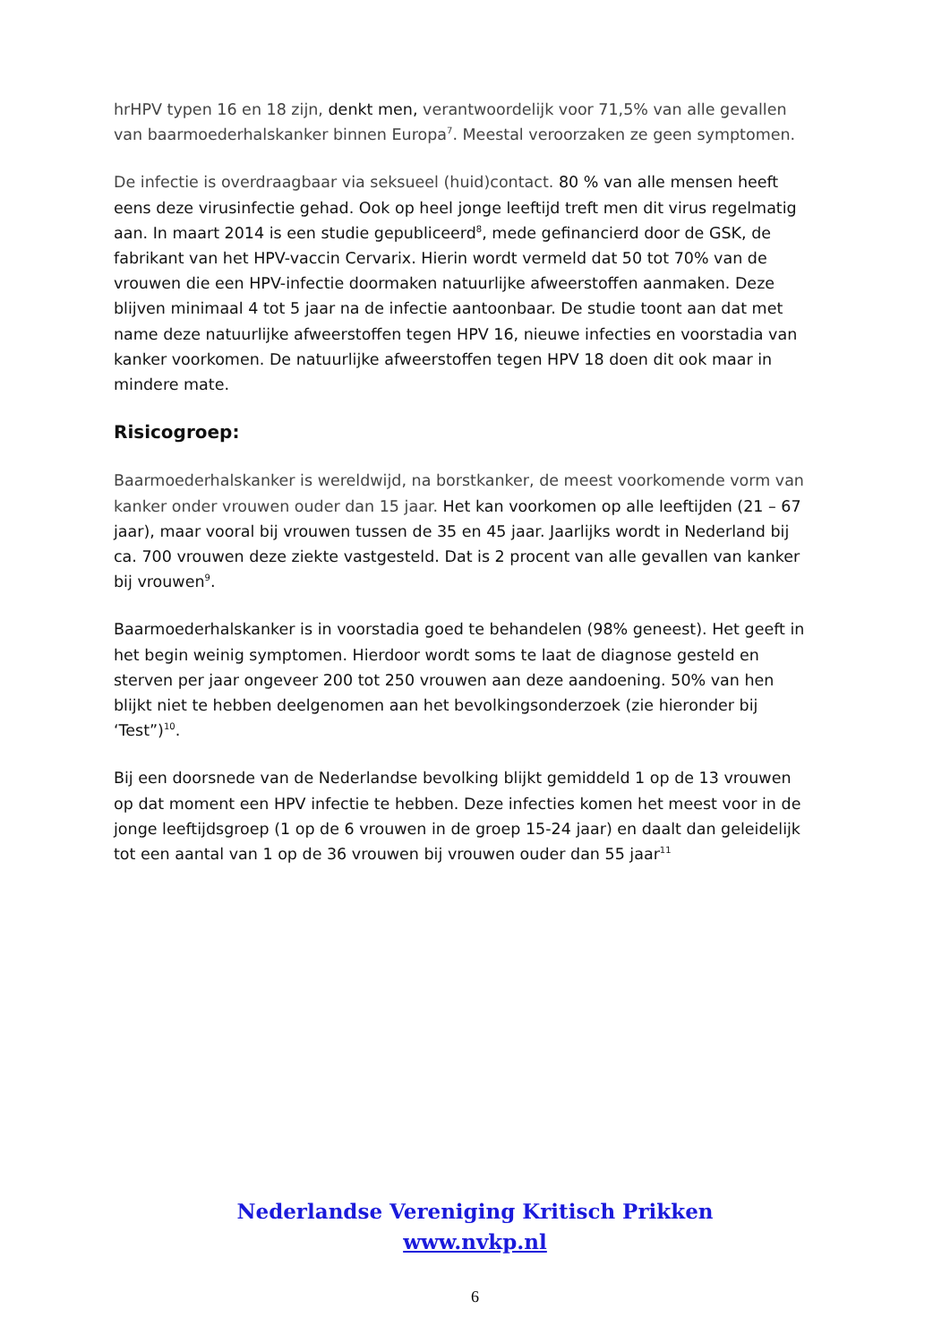hrHPV typen 16 en 18 zijn, denkt men, verantwoordelijk voor 71,5% van alle gevallen van baarmoederhalskanker binnen Europa<sup>7</sup>. Meestal veroorzaken ze geen symptomen.
De infectie is overdraagbaar via seksueel (huid)contact. 80 % van alle mensen heeft eens deze virusinfectie gehad. Ook op heel jonge leeftijd treft men dit virus regelmatig aan. In maart 2014 is een studie gepubliceerd<sup>8</sup>, mede gefinancierd door de GSK, de fabrikant van het HPV-vaccin Cervarix. Hierin wordt vermeld dat 50 tot 70% van de vrouwen die een HPV-infectie doormaken natuurlijke afweerstoffen aanmaken. Deze blijven minimaal 4 tot 5 jaar na de infectie aantoonbaar. De studie toont aan dat met name deze natuurlijke afweerstoffen tegen HPV 16, nieuwe infecties en voorstadia van kanker voorkomen. De natuurlijke afweerstoffen tegen HPV 18 doen dit ook maar in mindere mate.
Risicogroep:
Baarmoederhalskanker is wereldwijd, na borstkanker, de meest voorkomende vorm van kanker onder vrouwen ouder dan 15 jaar. Het kan voorkomen op alle leeftijden (21 – 67 jaar), maar vooral bij vrouwen tussen de 35 en 45 jaar. Jaarlijks wordt in Nederland bij ca. 700 vrouwen deze ziekte vastgesteld. Dat is 2 procent van alle gevallen van kanker bij vrouwen<sup>9</sup>.
Baarmoederhalskanker is in voorstadia goed te behandelen (98% geneest). Het geeft in het begin weinig symptomen. Hierdoor wordt soms te laat de diagnose gesteld en sterven per jaar ongeveer 200 tot 250 vrouwen aan deze aandoening. 50% van hen blijkt niet te hebben deelgenomen aan het bevolkingsonderzoek (zie hieronder bij ‘Test”)<sup>10</sup>.
Bij een doorsnede van de Nederlandse bevolking blijkt gemiddeld 1 op de 13 vrouwen op dat moment een HPV infectie te hebben. Deze infecties komen het meest voor in de jonge leeftijdsgroep (1 op de 6 vrouwen in de groep 15-24 jaar) en daalt dan geleidelijk tot een aantal van 1 op de 36 vrouwen bij vrouwen ouder dan 55 jaar<sup>11</sup>
Nederlandse Vereniging Kritisch Prikken
www.nvkp.nl
6